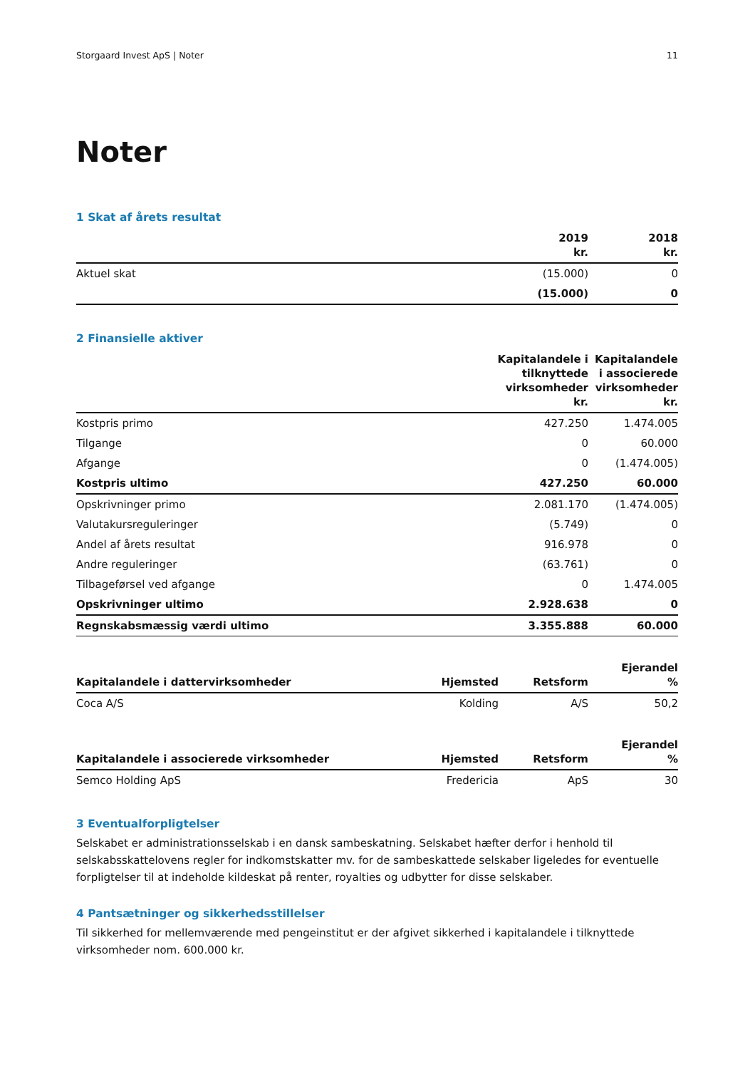Storgaard Invest ApS | Noter 11
Noter
1 Skat af årets resultat
| | 2019 kr. | 2018 kr. |
| --- | --- | --- |
| Aktuel skat | (15.000) | 0 |
| | (15.000) | 0 |
2 Finansielle aktiver
| | Kapitalandele i tilknyttede virksomheder kr. | Kapitalandele i associerede virksomheder kr. |
| --- | --- | --- |
| Kostpris primo | 427.250 | 1.474.005 |
| Tilgange | 0 | 60.000 |
| Afgange | 0 | (1.474.005) |
| Kostpris ultimo | 427.250 | 60.000 |
| Opskrivninger primo | 2.081.170 | (1.474.005) |
| Valutakursreguleringer | (5.749) | 0 |
| Andel af årets resultat | 916.978 | 0 |
| Andre reguleringer | (63.761) | 0 |
| Tilbageførsel ved afgange | 0 | 1.474.005 |
| Opskrivninger ultimo | 2.928.638 | 0 |
| Regnskabsmæssig værdi ultimo | 3.355.888 | 60.000 |
| Kapitalandele i dattervirksomheder | Hjemsted | Retsform | Ejerandel % |
| --- | --- | --- | --- |
| Coca A/S | Kolding | A/S | 50,2 |
| Kapitalandele i associerede virksomheder | Hjemsted | Retsform | Ejerandel % |
| --- | --- | --- | --- |
| Semco Holding ApS | Fredericia | ApS | 30 |
3 Eventualforpligtelser
Selskabet er administrationsselskab i en dansk sambeskatning. Selskabet hæfter derfor i henhold til selskabsskattelovens regler for indkomstskatter mv. for de sambeskattede selskaber ligeledes for eventuelle forpligtelser til at indeholde kildeskat på renter, royalties og udbytter for disse selskaber.
4 Pantsætninger og sikkerhedsstillelser
Til sikkerhed for mellemværende med pengeinstitut er der afgivet sikkerhed i kapitalandele i tilknyttede virksomheder nom. 600.000 kr.